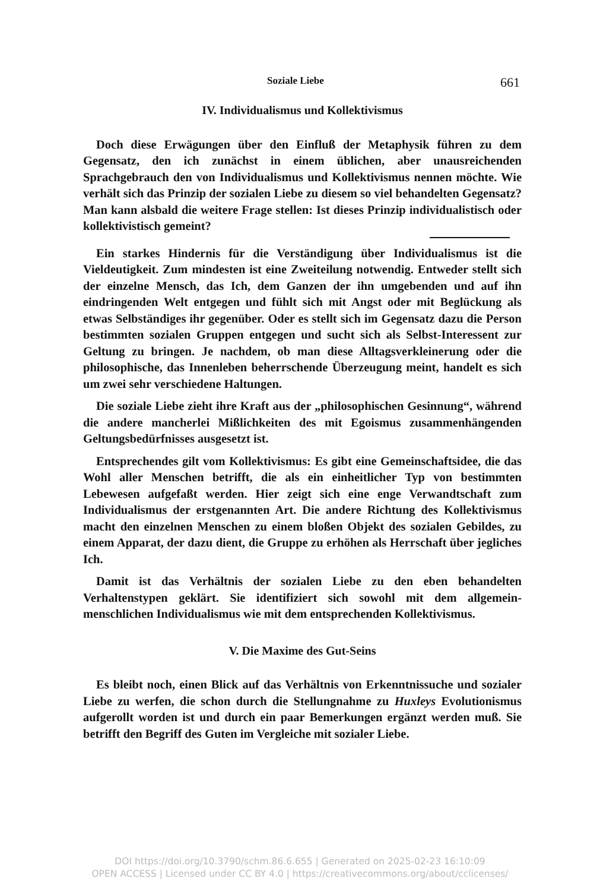Soziale Liebe 661
IV. Individualismus und Kollektivismus
Doch diese Erwägungen über den Einfluß der Metaphysik führen zu dem Gegensatz, den ich zunächst in einem üblichen, aber unausreichenden Sprachgebrauch den von Individualismus und Kollektivismus nennen möchte. Wie verhält sich das Prinzip der sozialen Liebe zu diesem so viel behandelten Gegensatz? Man kann alsbald die weitere Frage stellen: Ist dieses Prinzip individualistisch oder kollektivistisch gemeint?
Ein starkes Hindernis für die Verständigung über Individualismus ist die Vieldeutigkeit. Zum mindesten ist eine Zweiteilung notwendig. Entweder stellt sich der einzelne Mensch, das Ich, dem Ganzen der ihn umgebenden und auf ihn eindringenden Welt entgegen und fühlt sich mit Angst oder mit Beglückung als etwas Selbständiges ihr gegenüber. Oder es stellt sich im Gegensatz dazu die Person bestimmten sozialen Gruppen entgegen und sucht sich als Selbst-Interessent zur Geltung zu bringen. Je nachdem, ob man diese Alltagsverkleinerung oder die philosophische, das Innenleben beherrschende Überzeugung meint, handelt es sich um zwei sehr verschiedene Haltungen.
Die soziale Liebe zieht ihre Kraft aus der „philosophischen Gesinnung“, während die andere mancherlei Mißlichkeiten des mit Egoismus zusammenhängenden Geltungsbedürfnisses ausgesetzt ist.
Entsprechendes gilt vom Kollektivismus: Es gibt eine Gemeinschaftsidee, die das Wohl aller Menschen betrifft, die als ein einheitlicher Typ von bestimmten Lebewesen aufgefaßt werden. Hier zeigt sich eine enge Verwandtschaft zum Individualismus der erstgenannten Art. Die andere Richtung des Kollektivismus macht den einzelnen Menschen zu einem bloßen Objekt des sozialen Gebildes, zu einem Apparat, der dazu dient, die Gruppe zu erhöhen als Herrschaft über jegliches Ich.
Damit ist das Verhältnis der sozialen Liebe zu den eben behandelten Verhaltenstypen geklärt. Sie identifiziert sich sowohl mit dem allgemein-menschlichen Individualismus wie mit dem entsprechenden Kollektivismus.
V. Die Maxime des Gut-Seins
Es bleibt noch, einen Blick auf das Verhältnis von Erkenntnissuche und sozialer Liebe zu werfen, die schon durch die Stellungnahme zu Huxleys Evolutionismus aufgerollt worden ist und durch ein paar Bemerkungen ergänzt werden muß. Sie betrifft den Begriff des Guten im Vergleiche mit sozialer Liebe.
DOI https://doi.org/10.3790/schm.86.6.655 | Generated on 2025-02-23 16:10:09
OPEN ACCESS | Licensed under CC BY 4.0 | https://creativecommons.org/about/cclicenses/